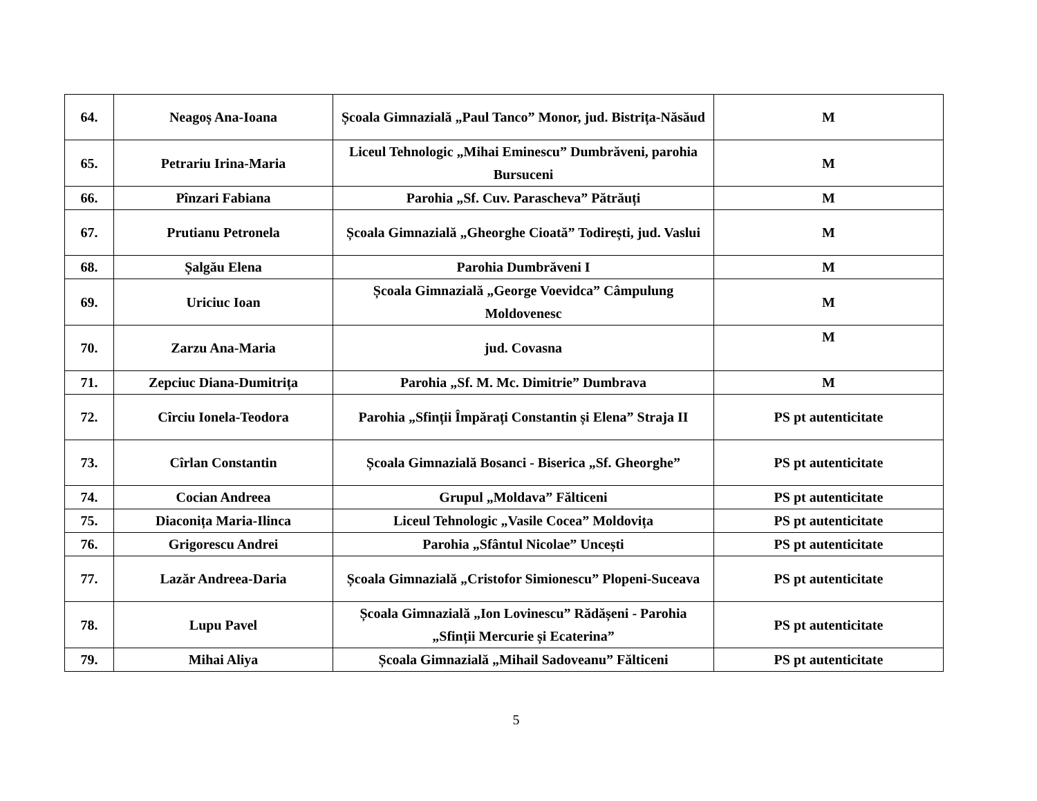| 64. | Neagoș Ana-Ioana | Școala Gimnazială „Paul Tanco” Monor, jud. Bistrița-Năsăud | M |
| 65. | Petrariu Irina-Maria | Liceul Tehnologic „Mihai Eminescu” Dumbrăveni, parohia Bursuceni | M |
| 66. | Pînzari Fabiana | Parohia „Sf. Cuv. Parascheva” Pătrăuți | M |
| 67. | Prutianu Petronela | Școala Gimnazială „Gheorghe Cioată” Todirești, jud. Vaslui | M |
| 68. | Șalgău Elena | Parohia Dumbrăveni I | M |
| 69. | Uriciuc Ioan | Școala Gimnazială „George Voevidca” Câmpulung Moldovenesc | M |
| 70. | Zarzu Ana-Maria | jud. Covasna | M |
| 71. | Zepciuc Diana-Dumitrița | Parohia „Sf. M. Mc. Dimitrie” Dumbrava | M |
| 72. | Cîrciu Ionela-Teodora | Parohia „Sfinții Împărați Constantin și Elena” Straja II | PS pt autenticitate |
| 73. | Cîrlan Constantin | Școala Gimnazială Bosanci - Biserica „Sf. Gheorghe” | PS pt autenticitate |
| 74. | Cocian Andreea | Grupul „Moldava” Fălticeni | PS pt autenticitate |
| 75. | Diaconița Maria-Ilinca | Liceul Tehnologic „Vasile Cocea” Moldovița | PS pt autenticitate |
| 76. | Grigorescu Andrei | Parohia „Sfântul Nicolae” Uncești | PS pt autenticitate |
| 77. | Lazăr Andreea-Daria | Școala Gimnazială „Cristofor Simionescu” Plopeni-Suceava | PS pt autenticitate |
| 78. | Lupu Pavel | Școala Gimnazială „Ion Lovinescu” Rădășeni - Parohia „Sfinții Mercurie și Ecaterina” | PS pt autenticitate |
| 79. | Mihai Aliya | Școala Gimnazială „Mihail Sadoveanu” Fălticeni | PS pt autenticitate |
5